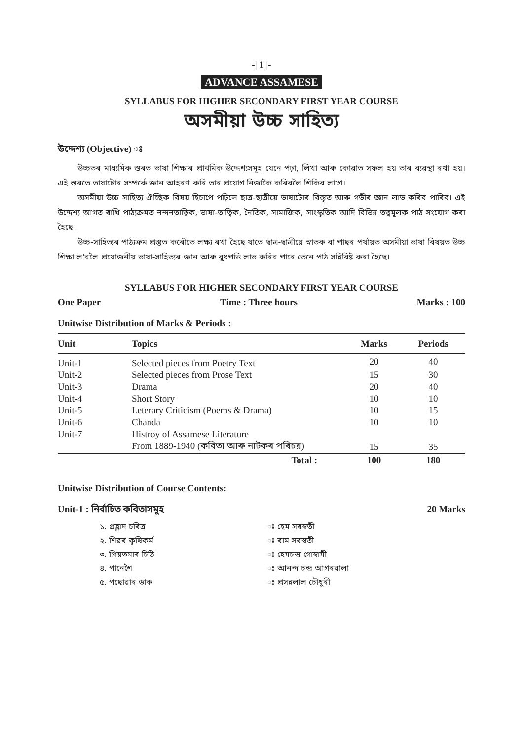-| 1 |-
ADVANCE ASSAMESE
SYLLABUS FOR HIGHER SECONDARY FIRST YEAR COURSE
অসমীয়া উচ্চ সাহিত্য
উদ্দেশ্য (Objective) ঃ
উচ্চতৰ মাধ্যমিক স্তৰত ভাষা শিক্ষাৰ প্ৰাথমিক উদ্দেশ্যসমূহ যেনে পঢ়া, লিখা আৰু কোৱাত সফল হয় তাৰ ব্যৱস্থা ৰখা হয়। এই স্তৰতে ভাষাটোৰ সম্পৰ্কে জ্ঞান আহৰণ কৰি তাৰ প্ৰয়োগ নিজাকৈ কৰিবলৈ শিকিব লাগে।
অসমীয়া উচ্চ সাহিত্য ঐচ্ছিক বিষয় হিচাপে পঢ়িলে ছাত্ৰ-ছাত্ৰীয়ে ভাষাটোৰ বিস্তৃত আৰু গভীৰ জ্ঞান লাভ কৰিব পাৰিব। এই উদ্দেশ্য আগত ৰাখি পাঠ্যক্ৰমত নন্দনতাত্বিক, ভাষা-তাত্বিক, নৈতিক, সামাজিক, সাংস্কৃতিক আদি বিভিন্ন তত্বমূলক পাঠ সংযোগ কৰা হৈছে।
উচ্চ-সাহিত্যৰ পাঠ্যক্ৰম প্ৰস্তুত কৰোঁতে লক্ষ্য ৰখা হৈছে যাতে ছাত্ৰ-ছাত্ৰীয়ে স্নাতক বা পাছৰ পৰ্যায়ত অসমীয়া ভাষা বিষয়ত উচ্চ শিক্ষা ল'বলৈ প্ৰয়োজনীয় ভাষা-সাহিত্যৰ জ্ঞান আৰু বুৎপত্তি লাভ কৰিব পাৰে তেনে পাঠ সন্নিবিষ্ট কৰা হৈছে।
SYLLABUS FOR HIGHER SECONDARY FIRST YEAR COURSE
One Paper Time : Three hours Marks : 100
Unitwise Distribution of Marks & Periods :
| Unit | Topics | Marks | Periods |
| --- | --- | --- | --- |
| Unit-1 | Selected pieces from Poetry Text | 20 | 40 |
| Unit-2 | Selected pieces from Prose Text | 15 | 30 |
| Unit-3 | Drama | 20 | 40 |
| Unit-4 | Short Story | 10 | 10 |
| Unit-5 | Leterary Criticism (Poems & Drama) | 10 | 15 |
| Unit-6 | Chanda | 10 | 10 |
| Unit-7 | Histroy of Assamese Literature | | |
| | From 1889-1940 (কবিতা আৰু নাটকৰ পৰিচয়) | 15 | 35 |
| | Total : | 100 | 180 |
Unitwise Distribution of Course Contents:
Unit-1 : নিৰ্বাচিত কবিতাসমূহ 20 Marks
১. প্ৰহ্লাদ চৰিত্ৰ
ঃ হেম সৰস্বতী
২. শিৱৰ কৃষিকৰ্ম
ঃ ৰাম সৰস্বতী
৩. প্ৰিয়তমাৰ চিঠি
ঃ হেমচন্দ্ৰ গোস্বামী
৪. পানেশৈ
ঃ আনন্দ চন্দ্ৰ আগৰৱালা
৫. পছোৱাৰ ডাক
ঃ প্ৰসন্নলাল চৌধুৰী